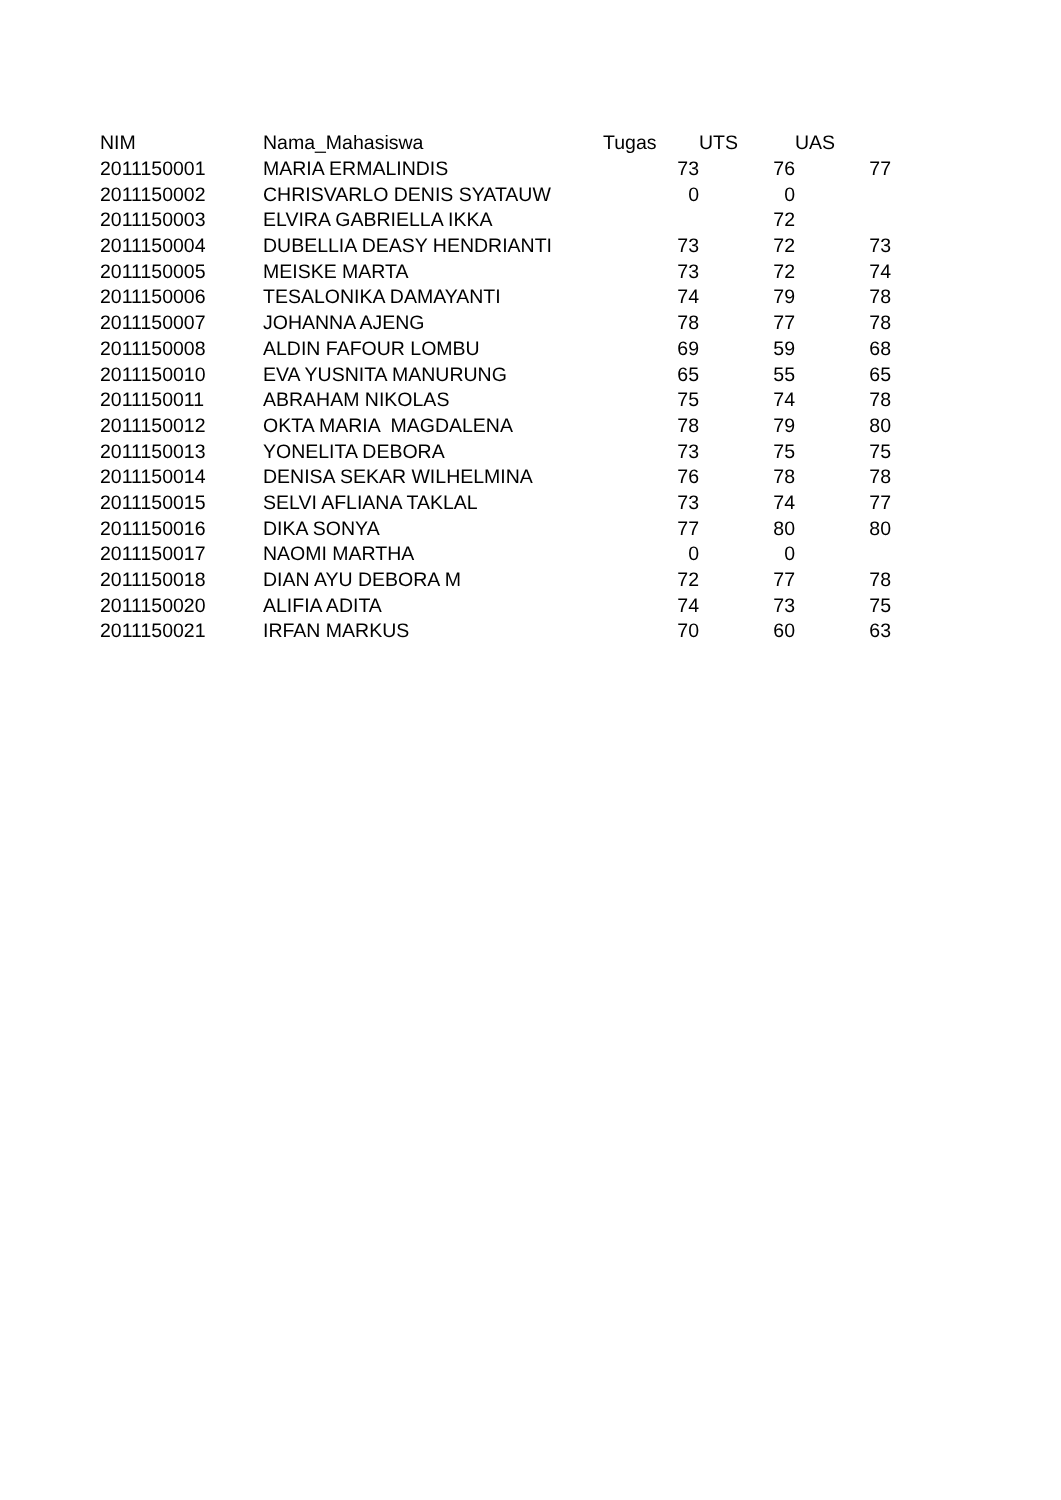| NIM | Nama_Mahasiswa | Tugas | UTS | UAS |
| --- | --- | --- | --- | --- |
| 2011150001 | MARIA ERMALINDIS | 73 | 76 | 77 |
| 2011150002 | CHRISVARLO DENIS SYATAUW | 0 | 0 | |
| 2011150003 | ELVIRA GABRIELLA IKKA | | 72 | |
| 2011150004 | DUBELLIA DEASY HENDRIANTI | 73 | 72 | 73 |
| 2011150005 | MEISKE MARTA | 73 | 72 | 74 |
| 2011150006 | TESALONIKA DAMAYANTI | 74 | 79 | 78 |
| 2011150007 | JOHANNA AJENG | 78 | 77 | 78 |
| 2011150008 | ALDIN FAFOUR LOMBU | 69 | 59 | 68 |
| 2011150010 | EVA YUSNITA MANURUNG | 65 | 55 | 65 |
| 2011150011 | ABRAHAM NIKOLAS | 75 | 74 | 78 |
| 2011150012 | OKTA MARIA MAGDALENA | 78 | 79 | 80 |
| 2011150013 | YONELITA DEBORA | 73 | 75 | 75 |
| 2011150014 | DENISA SEKAR WILHELMINA | 76 | 78 | 78 |
| 2011150015 | SELVI AFLIANA TAKLAL | 73 | 74 | 77 |
| 2011150016 | DIKA SONYA | 77 | 80 | 80 |
| 2011150017 | NAOMI MARTHA | 0 | 0 | |
| 2011150018 | DIAN AYU DEBORA M | 72 | 77 | 78 |
| 2011150020 | ALIFIA ADITA | 74 | 73 | 75 |
| 2011150021 | IRFAN MARKUS | 70 | 60 | 63 |